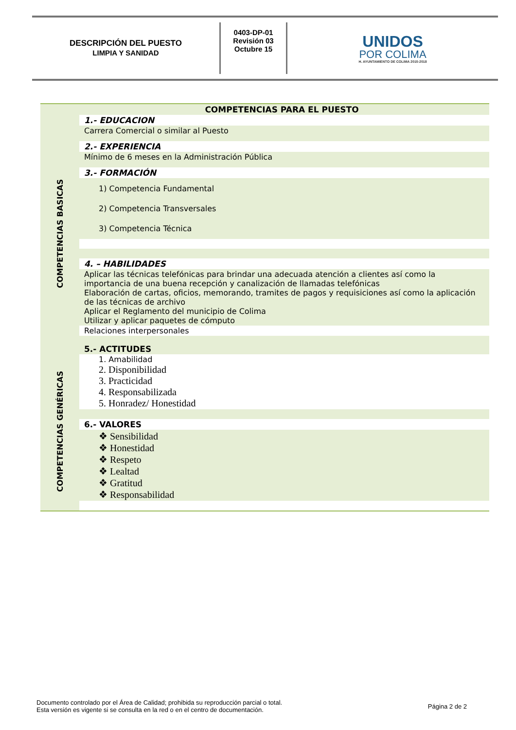DESCRIPCIÓN DEL PUESTO
LIMPIA Y SANIDAD
0403-DP-01
Revisión 03
Octubre 15
UNIDOS
POR COLIMA
H. AYUNTAMIENTO DE COLIMA 2015-2018
| COMPETENCIAS PARA EL PUESTO | |
| COMPETENCIAS BASICAS | 1.- EDUCACION |
| | Carrera Comercial o similar al Puesto |
| | 2.- EXPERIENCIA |
| | Mínimo de 6 meses en la Administración Pública |
| | 3.- FORMACIÓN |
| | 1) Competencia Fundamental 2) Competencia Transversales 3) Competencia Técnica |
| | 4. – HABILIDADES |
| | Aplicar las técnicas telefónicas para brindar una adecuada atención a clientes así como la importancia de una buena recepción y canalización de llamadas telefónicas Elaboración de cartas, oficios, memorando, tramites de pagos y requisiciones así como la aplicación de las técnicas de archivo Aplicar el Reglamento del municipio de Colima Utilizar y aplicar paquetes de cómputo |
| | Relaciones interpersonales |
| | 5.- ACTITUDES |
| COMPETENCIAS GENÉRICAS | 1. Amabilidad 2. Disponibilidad 3. Practicidad 4. Responsabilizada 5. Honradez/ Honestidad |
| | 6.- VALORES |
| | ❖ Sensibilidad ❖ Honestidad ❖ Respeto ❖ Lealtad ❖ Gratitud ❖ Responsabilidad |
Documento controlado por el Área de Calidad; prohibida su reproducción parcial o total.
Esta versión es vigente si se consulta en la red o en el centro de documentación.
Página 2 de 2